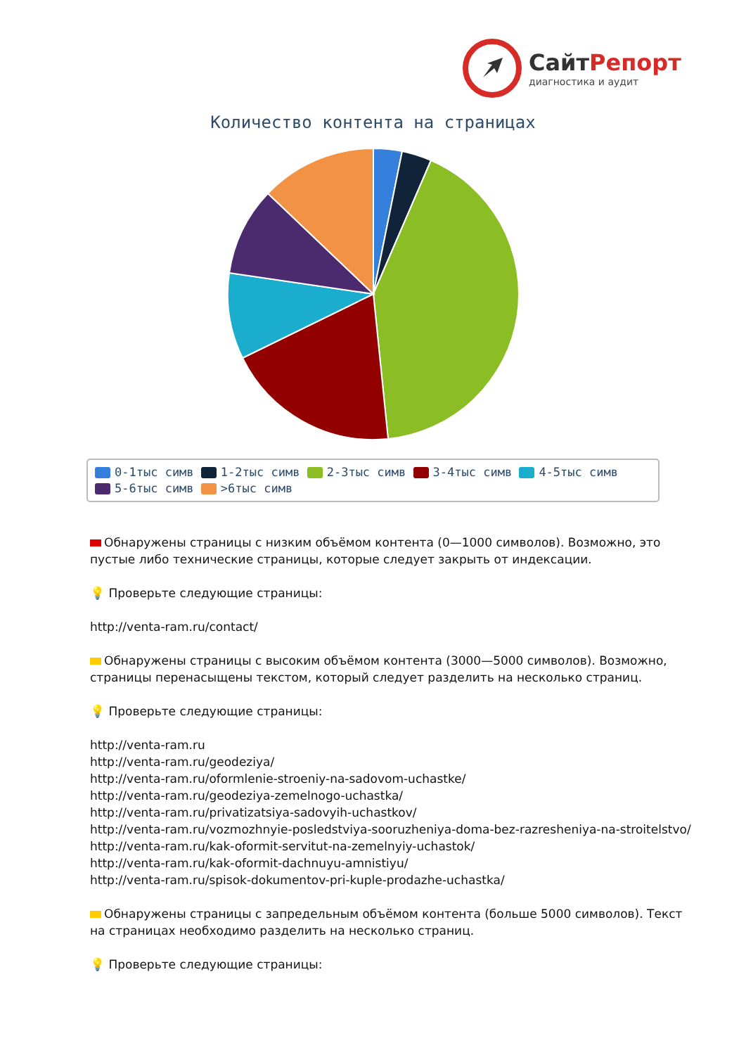СайтРепорт
диагностика и аудит
Количество контента на страницах
0-1тыс симв 1-2тыс симв 2-3тыс симв 3-4тыс симв 4-5тыс симв
5-6тыс симв >6тыс симв
Обнаружены страницы с низким объёмом контента (0—1000 символов). Возможно, это пустые либо технические страницы, которые следует закрыть от индексации.
💡 Проверьте следующие страницы:
http://venta-ram.ru/contact/
Обнаружены страницы с высоким объёмом контента (3000—5000 символов). Возможно, страницы перенасыщены текстом, который следует разделить на несколько страниц.
💡 Проверьте следующие страницы:
http://venta-ram.ru
http://venta-ram.ru/geodeziya/
http://venta-ram.ru/oformlenie-stroeniy-na-sadovom-uchastke/
http://venta-ram.ru/geodeziya-zemelnogo-uchastka/
http://venta-ram.ru/privatizatsiya-sadovyih-uchastkov/
http://venta-ram.ru/vozmozhnyie-posledstviya-sooruzheniya-doma-bez-razresheniya-na-stroitelstvo/
http://venta-ram.ru/kak-oformit-servitut-na-zemelnyiy-uchastok/
http://venta-ram.ru/kak-oformit-dachnuyu-amnistiyu/
http://venta-ram.ru/spisok-dokumentov-pri-kuple-prodazhe-uchastka/
Обнаружены страницы с запредельным объёмом контента (больше 5000 символов). Текст на страницах необходимо разделить на несколько страниц.
💡 Проверьте следующие страницы: